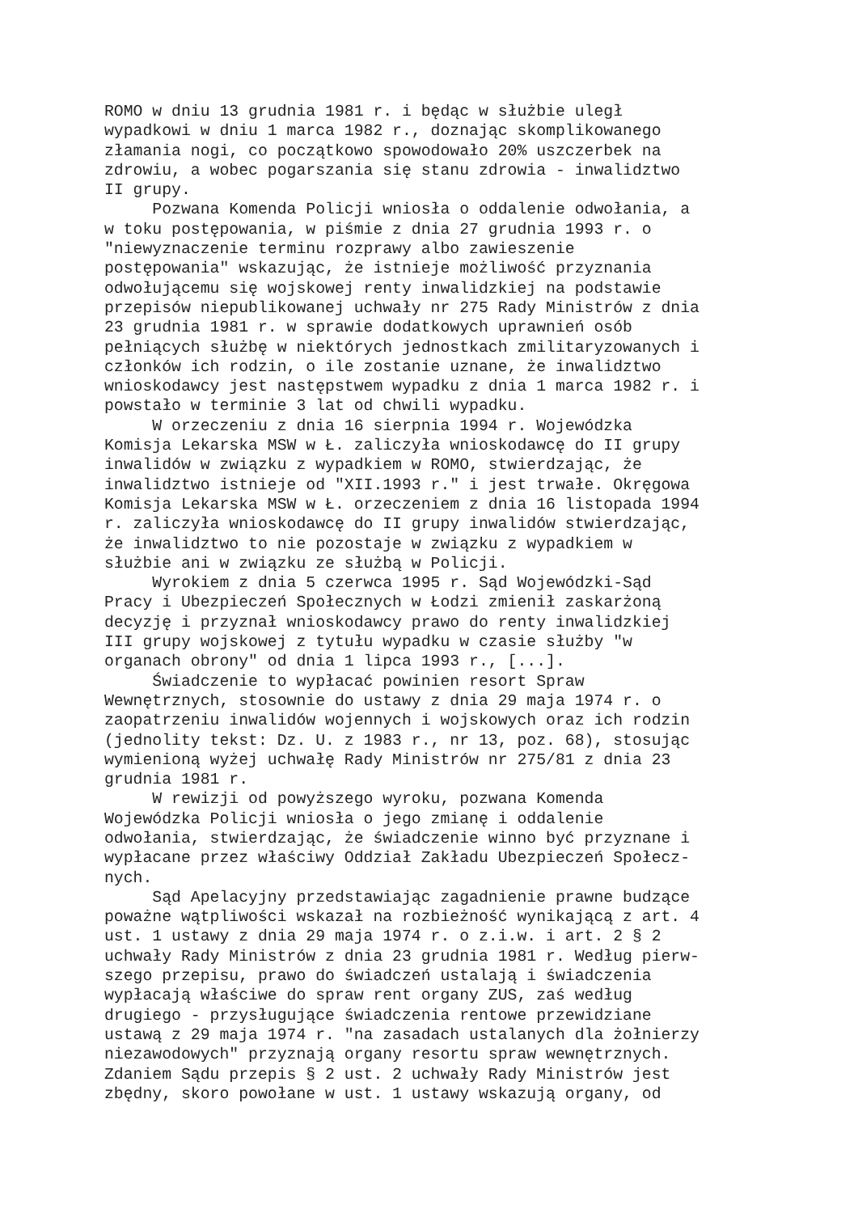ROMO w dniu 13 grudnia 1981 r. i będąc w służbie uległ wypadkowi w dniu 1 marca 1982 r., doznając skomplikowanego złamania nogi, co początkowo spowodowało 20% uszczerbek na zdrowiu, a wobec pogarszania się stanu zdrowia - inwalidztwo II grupy. Pozwana Komenda Policji wniosła o oddalenie odwołania, a w toku postępowania, w piśmie z dnia 27 grudnia 1993 r. o "niewyznaczenie terminu rozprawy albo zawieszenie postępowania" wskazując, że istnieje możliwość przyznania odwołującemu się wojskowej renty inwalidzkiej na podstawie przepisów niepublikowanej uchwały nr 275 Rady Ministrów z dnia 23 grudnia 1981 r. w sprawie dodatkowych uprawnień osób pełniących służbę w niektórych jednostkach zmilitaryzowanych i członków ich rodzin, o ile zostanie uznane, że inwalidztwo wnioskodawcy jest następstwem wypadku z dnia 1 marca 1982 r. i powstało w terminie 3 lat od chwili wypadku. W orzeczeniu z dnia 16 sierpnia 1994 r. Wojewódzka Komisja Lekarska MSW w Ł. zaliczyła wnioskodawcę do II grupy inwalidów w związku z wypadkiem w ROMO, stwierdzając, że inwalidztwo istnieje od "XII.1993 r." i jest trwałe. Okręgowa Komisja Lekarska MSW w Ł. orzeczeniem z dnia 16 listopada 1994 r. zaliczyła wnioskodawcę do II grupy inwalidów stwierdzając, że inwalidztwo to nie pozostaje w związku z wypadkiem w służbie ani w związku ze służbą w Policji. Wyrokiem z dnia 5 czerwca 1995 r. Sąd Wojewódzki-Sąd Pracy i Ubezpieczeń Społecznych w Łodzi zmienił zaskarżoną decyzję i przyznał wnioskodawcy prawo do renty inwalidzkiej III grupy wojskowej z tytułu wypadku w czasie służby "w organach obrony" od dnia 1 lipca 1993 r., [...]. Świadczenie to wypłacać powinien resort Spraw Wewnętrznych, stosownie do ustawy z dnia 29 maja 1974 r. o zaopatrzeniu inwalidów wojennych i wojskowych oraz ich rodzin (jednolity tekst: Dz. U. z 1983 r., nr 13, poz. 68), stosując wymienioną wyżej uchwałę Rady Ministrów nr 275/81 z dnia 23 grudnia 1981 r. W rewizji od powyższego wyroku, pozwana Komenda Wojewódzka Policji wniosła o jego zmianę i oddalenie odwołania, stwierdzając, że świadczenie winno być przyznane i wypłacane przez właściwy Oddział Zakładu Ubezpieczeń Społecz- nych. Sąd Apelacyjny przedstawiając zagadnienie prawne budzące poważne wątpliwości wskazał na rozbieżność wynikającą z art. 4 ust. 1 ustawy z dnia 29 maja 1974 r. o z.i.w. i art. 2 § 2 uchwały Rady Ministrów z dnia 23 grudnia 1981 r. Według pierw- szego przepisu, prawo do świadczeń ustalają i świadczenia wypłacają właściwe do spraw rent organy ZUS, zaś według drugiego - przysługujące świadczenia rentowe przewidziane ustawą z 29 maja 1974 r. "na zasadach ustalanych dla żołnierzy niezawodowych" przyznają organy resortu spraw wewnętrznych. Zdaniem Sądu przepis § 2 ust. 2 uchwały Rady Ministrów jest zbędny, skoro powołane w ust. 1 ustawy wskazują organy, od